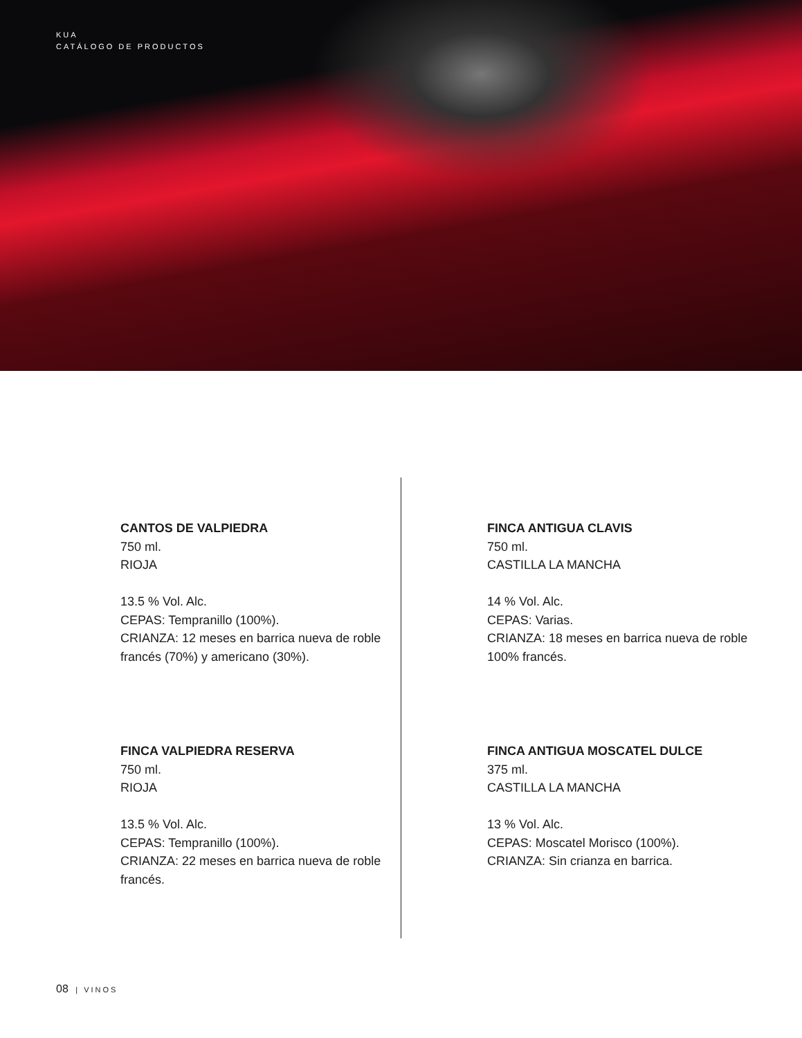KUA
CATÁLOGO DE PRODUCTOS
CANTOS DE VALPIEDRA
750 ml.
RIOJA
13.5 % Vol. Alc.
CEPAS: Tempranillo (100%).
CRIANZA: 12 meses en barrica nueva de roble francés (70%) y americano (30%).
FINCA ANTIGUA CLAVIS
750 ml.
CASTILLA LA MANCHA
14 % Vol. Alc.
CEPAS: Varias.
CRIANZA: 18 meses en barrica nueva de roble 100% francés.
FINCA VALPIEDRA RESERVA
750 ml.
RIOJA
13.5 % Vol. Alc.
CEPAS: Tempranillo (100%).
CRIANZA: 22 meses en barrica nueva de roble francés.
FINCA ANTIGUA MOSCATEL DULCE
375 ml.
CASTILLA LA MANCHA
13 % Vol. Alc.
CEPAS: Moscatel Morisco (100%).
CRIANZA: Sin crianza en barrica.
08 | VINOS